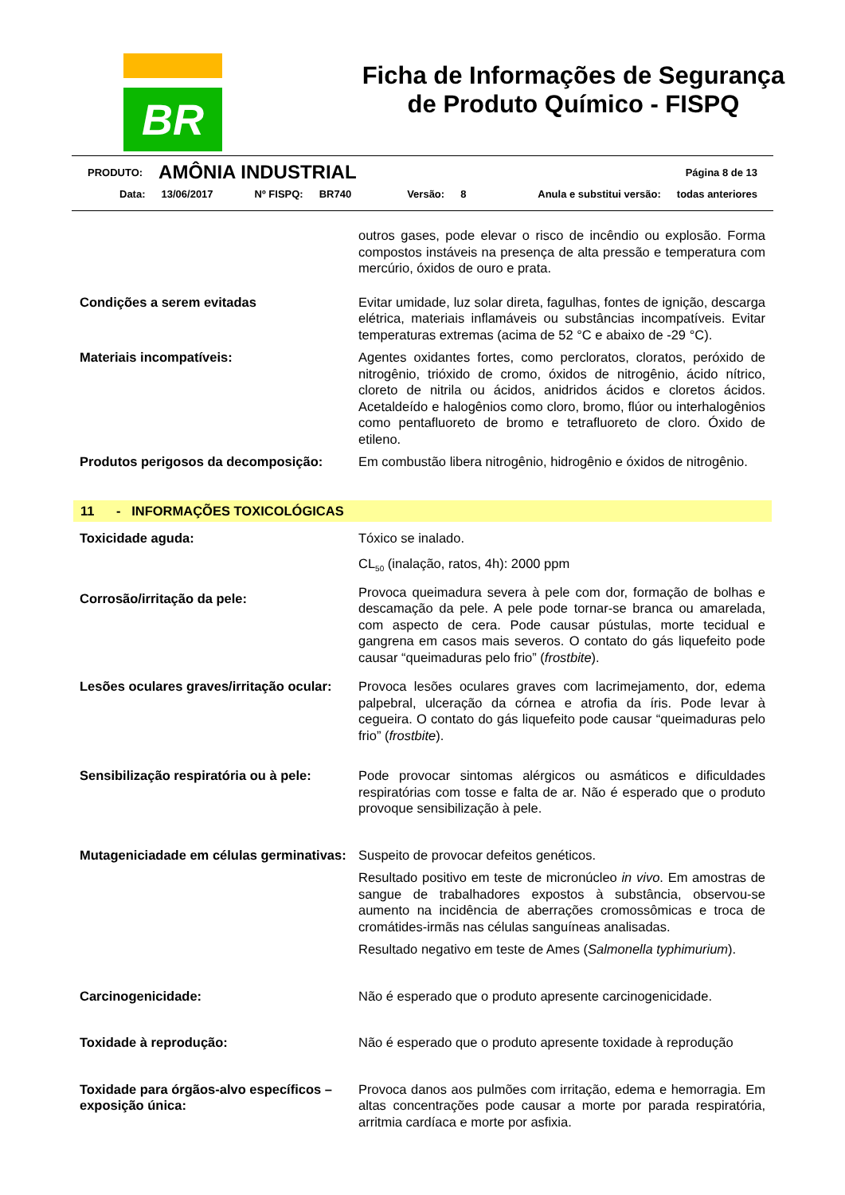BR
Ficha de Informações de Segurança
de Produto Químico - FISPQ
PRODUTO: AMÔNIA INDUSTRIAL Página 8 de 13
Data: 13/06/2017 Nº FISPQ: BR740 Versão: 8 Anula e substitui versão: todas anteriores
outros gases, pode elevar o risco de incêndio ou explosão. Forma compostos instáveis na presença de alta pressão e temperatura com mercúrio, óxidos de ouro e prata.
Condições a serem evitadas Evitar umidade, luz solar direta, fagulhas, fontes de ignição, descarga elétrica, materiais inflamáveis ou substâncias incompatíveis. Evitar temperaturas extremas (acima de 52 °C e abaixo de -29 °C).
Materiais incompatíveis: Agentes oxidantes fortes, como percloratos, cloratos, peróxido de nitrogênio, trióxido de cromo, óxidos de nitrogênio, ácido nítrico, cloreto de nitrila ou ácidos, anidridos ácidos e cloretos ácidos. Acetaldeído e halogênios como cloro, bromo, flúor ou interhalogênios como pentafluoreto de bromo e tetrafluoreto de cloro. Óxido de etileno.
Produtos perigosos da decomposição: Em combustão libera nitrogênio, hidrogênio e óxidos de nitrogênio.
11 - INFORMAÇÕES TOXICOLÓGICAS
Toxicidade aguda: Tóxico se inalado.
CL<sub>50</sub> (inalação, ratos, 4h): 2000 ppm
Corrosão/irritação da pele:
Provoca queimadura severa à pele com dor, formação de bolhas e descamação da pele. A pele pode tornar-se branca ou amarelada, com aspecto de cera. Pode causar pústulas, morte tecidual e gangrena em casos mais severos. O contato do gás liquefeito pode causar “queimaduras pelo frio” (frostbite).
Lesões oculares graves/irritação ocular:
Provoca lesões oculares graves com lacrimejamento, dor, edema palpebral, ulceração da córnea e atrofia da íris. Pode levar à cegueira. O contato do gás liquefeito pode causar “queimaduras pelo frio” (frostbite).
Sensibilização respiratória ou à pele:
Pode provocar sintomas alérgicos ou asmáticos e dificuldades respiratórias com tosse e falta de ar. Não é esperado que o produto provoque sensibilização à pele.
Mutageniciadade em células germinativas:
Suspeito de provocar defeitos genéticos.
Resultado positivo em teste de micronúcleo in vivo. Em amostras de sangue de trabalhadores expostos à substância, observou-se aumento na incidência de aberrações cromossômicas e troca de cromátides-irmãs nas células sanguíneas analisadas.
Resultado negativo em teste de Ames (Salmonella typhimurium).
Carcinogenicidade: Não é esperado que o produto apresente carcinogenicidade.
Toxidade à reprodução: Não é esperado que o produto apresente toxidade à reprodução
Toxidade para órgãos-alvo específicos – exposição única:
Provoca danos aos pulmões com irritação, edema e hemorragia. Em altas concentrações pode causar a morte por parada respiratória, arritmia cardíaca e morte por asfixia.